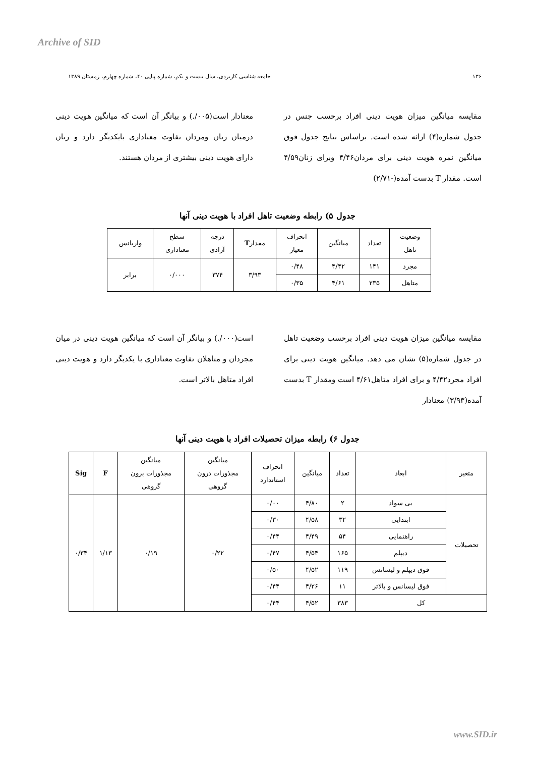Archive of SID
۱۳۶ جامعه شناسی کاربردی، سال بیست و یکم، شماره پیاپی ۴۰، شماره چهارم، زمستان ۱۳۸۹
مقایسه میانگین میزان هویت دینی افراد برحسب جنس در جدول شماره(۴) ارائه شده است. براساس نتایج جدول فوق میانگین نمره هویت دینی برای مردان۴/۴۶ وبرای زنان۴/۵۹ است. مقدار T بدست آمده(-۲/۷۱)
معنادار است(۰۰۵/.) و بیانگر آن است که میانگین هویت دینی درمیان زنان ومردان تفاوت معناداری بایکدیگر دارد و زنان دارای هویت دینی بیشتری از مردان هستند.
جدول ۵) رابطه وضعیت تاهل افراد با هویت دینی آنها
| وضعیت تاهل | تعداد | میانگین | انحراف معیار | مقدار T | درجه آزادی | سطح معناداری | واریانس |
| --- | --- | --- | --- | --- | --- | --- | --- |
| مجرد | ۱۴۱ | ۴/۴۲ | ۰/۴۸ | ۳/۹۳ | ۳۷۴ | ۰/۰۰۰ | برابر |
| متاهل | ۲۳۵ | ۴/۶۱ | ۰/۳۵ | | | | |
مقایسه میانگین میزان هویت دینی افراد برحسب وضعیت تاهل در جدول شماره(۵) نشان می دهد. میانگین هویت دینی برای افراد مجرد۴/۴۲ و برای افراد متاهل۴/۶۱ است ومقدار T بدست آمده(۳/۹۳) معنادار
است(۰۰۰/.) و بیانگر آن است که میانگین هویت دینی در میان مجردان و متاهلان تفاوت معناداری با یکدیگر دارد و هویت دینی افراد متاهل بالاتر است.
جدول ۶) رابطه میزان تحصیلات افراد با هویت دینی آنها
| متغیر | ابعاد | تعداد | میانگین | انحراف استاندارد | میانگین مجذورات درون گروهی | میانگین مجذورات برون گروهی | F | Sig |
| --- | --- | --- | --- | --- | --- | --- | --- | --- |
| تحصیلات | بی سواد | ۲ | ۴/۸۰ | ۰/۰۰ | ۰/۲۲ | ۰/۱۹ | ۱/۱۳ | ۰/۳۴ |
| | ابتدایی | ۳۲ | ۴/۵۸ | ۰/۳۰ | | | | |
| | راهنمایی | ۵۴ | ۴/۴۹ | ۰/۴۴ | | | | |
| | دیپلم | ۱۶۵ | ۴/۵۴ | ۰/۴۷ | | | | |
| | فوق دیپلم و لیسانس | ۱۱۹ | ۴/۵۲ | ۰/۵۰ | | | | |
| | فوق لیسانس و بالاتر | ۱۱ | ۴/۲۶ | ۰/۴۴ | | | | |
| کل | | ۳۸۳ | ۴/۵۲ | ۰/۴۴ | | | | |
www.SID.ir